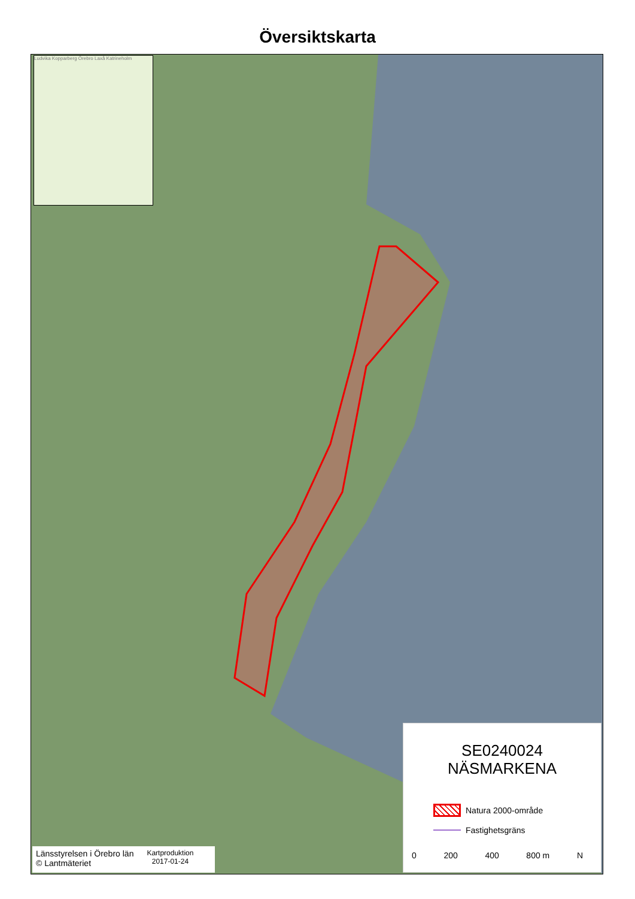Översiktskarta
Ludvika Kopparberg Örebro Laxå Katrineholm
SE0240024
NÄSMARKENA
Natura 2000-område
Fastighetsgräns
0 200 400 800 m N
Länsstyrelsen i Örebro län
© Lantmäteriet
Kartproduktion
2017-01-24